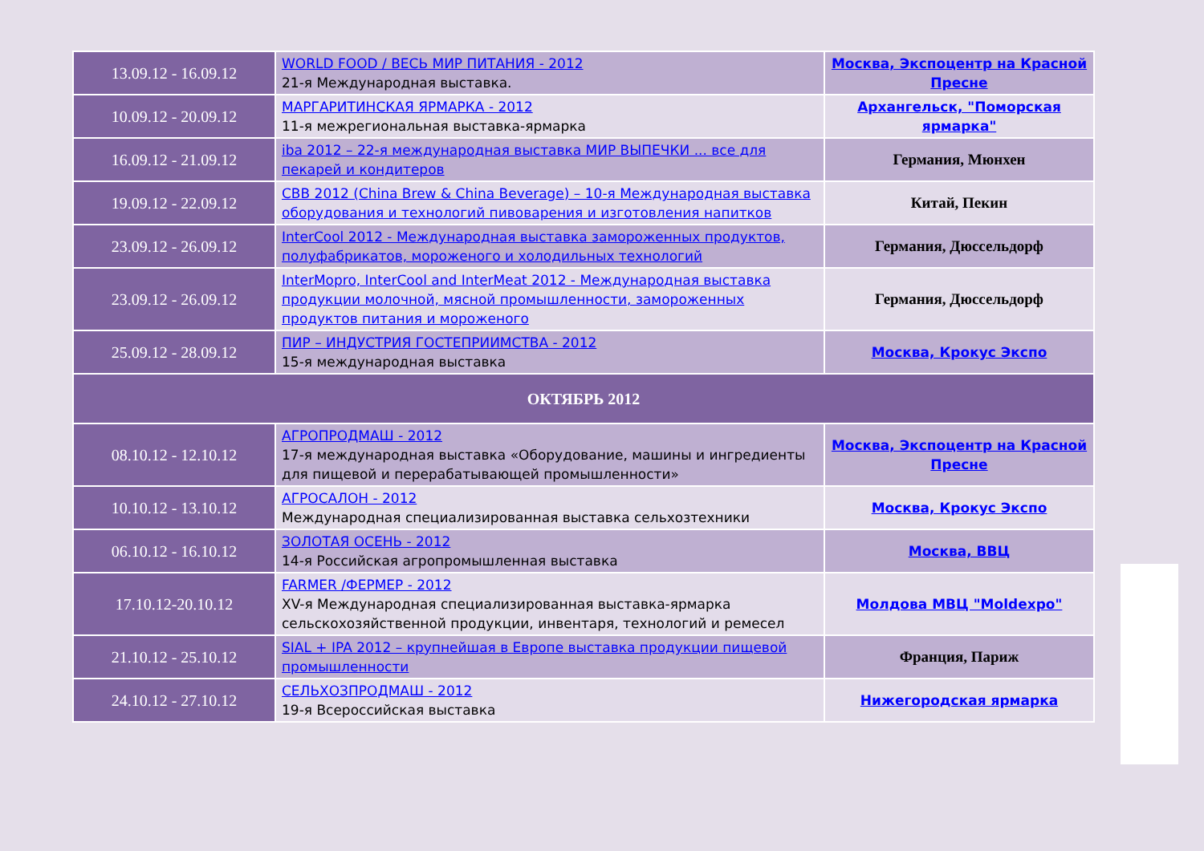| 13.09.12 - 16.09.12 | WORLD FOOD / ВЕСЬ МИР ПИТАНИЯ - 2012 21-я Международная выставка. | Москва, Экспоцентр на Красной Пресне |
| 10.09.12 - 20.09.12 | МАРГАРИТИНСКАЯ ЯРМАРКА - 2012 11-я межрегиональная выставка-ярмарка | Архангельск, "Поморская ярмарка" |
| 16.09.12 - 21.09.12 | iba 2012 – 22-я международная выставка МИР ВЫПЕЧКИ ... все для пекарей и кондитеров | Германия, Мюнхен |
| 19.09.12 - 22.09.12 | CBB 2012 (China Brew & China Beverage) – 10-я Международная выставка оборудования и технологий пивоварения и изготовления напитков | Китай, Пекин |
| 23.09.12 - 26.09.12 | InterCool 2012 - Международная выставка замороженных продуктов, полуфабрикатов, мороженого и холодильных технологий | Германия, Дюссельдорф |
| 23.09.12 - 26.09.12 | InterMopro, InterCool and InterMeat 2012 - Международная выставка продукции молочной, мясной промышленности, замороженных продуктов питания и мороженого | Германия, Дюссельдорф |
| 25.09.12 - 28.09.12 | ПИР – ИНДУСТРИЯ ГОСТЕПРИИМСТВА - 2012 15-я международная выставка | Москва, Крокус Экспо |
| ОКТЯБРЬ 2012 | | |
| 08.10.12 - 12.10.12 | АГРОПРОДМАШ - 2012 17-я международная выставка «Оборудование, машины и ингредиенты для пищевой и перерабатывающей промышленности» | Москва, Экспоцентр на Красной Пресне |
| 10.10.12 - 13.10.12 | АГРОСАЛОН - 2012 Международная специализированная выставка сельхозтехники | Москва, Крокус Экспо |
| 06.10.12 - 16.10.12 | ЗОЛОТАЯ ОСЕНЬ - 2012 14-я Российская агропромышленная выставка | Москва, ВВЦ |
| 17.10.12-20.10.12 | FARMER /ФЕРМЕР - 2012 XV-я Международная специализированная выставка-ярмарка сельскохозяйственной продукции, инвентаря, технологий и ремесел | Молдова МВЦ "Moldexpo" |
| 21.10.12 - 25.10.12 | SIAL + IPA 2012 – крупнейшая в Европе выставка продукции пищевой промышленности | Франция, Париж |
| 24.10.12 - 27.10.12 | СЕЛЬХОЗПРОДМАШ - 2012 19-я Всероссийская выставка | Нижегородская ярмарка |